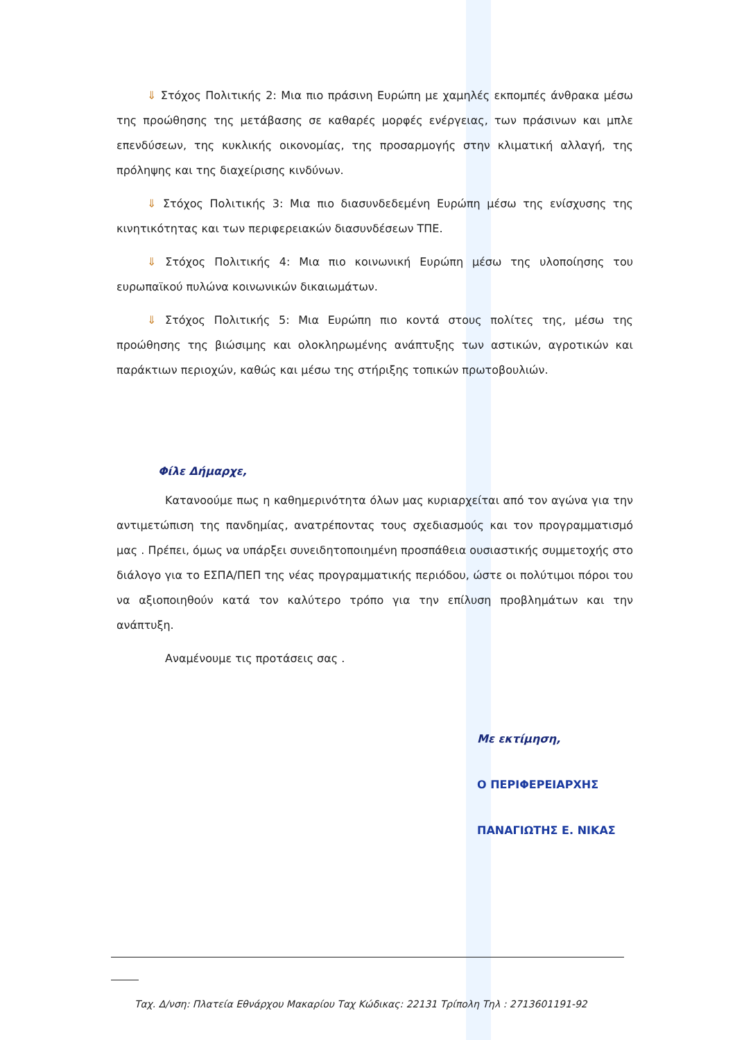⇓ Στόχος Πολιτικής 2: Μια πιο πράσινη Ευρώπη με χαμηλές εκπομπές άνθρακα μέσω της προώθησης της μετάβασης σε καθαρές μορφές ενέργειας, των πράσινων και μπλε επενδύσεων, της κυκλικής οικονομίας, της προσαρμογής στην κλιματική αλλαγή, της πρόληψης και της διαχείρισης κινδύνων.
⇓ Στόχος Πολιτικής 3: Μια πιο διασυνδεδεμένη Ευρώπη μέσω της ενίσχυσης της κινητικότητας και των περιφερειακών διασυνδέσεων ΤΠΕ.
⇓ Στόχος Πολιτικής 4: Μια πιο κοινωνική Ευρώπη μέσω της υλοποίησης του ευρωπαϊκού πυλώνα κοινωνικών δικαιωμάτων.
⇓ Στόχος Πολιτικής 5: Μια Ευρώπη πιο κοντά στους πολίτες της, μέσω της προώθησης της βιώσιμης και ολοκληρωμένης ανάπτυξης των αστικών, αγροτικών και παράκτιων περιοχών, καθώς και μέσω της στήριξης τοπικών πρωτοβουλιών.
Φίλε Δήμαρχε,
Κατανοούμε πως η καθημερινότητα όλων μας κυριαρχείται από τον αγώνα για την αντιμετώπιση της πανδημίας, ανατρέποντας τους σχεδιασμούς και τον προγραμματισμό μας . Πρέπει, όμως να υπάρξει συνειδητοποιημένη προσπάθεια ουσιαστικής συμμετοχής στο διάλογο για το ΕΣΠΑ/ΠΕΠ της νέας προγραμματικής περιόδου, ώστε οι πολύτιμοι πόροι του να αξιοποιηθούν κατά τον καλύτερο τρόπο για την επίλυση προβλημάτων και την ανάπτυξη.
Αναμένουμε τις προτάσεις σας .
Με εκτίμηση,
Ο ΠΕΡΙΦΕΡΕΙΑΡΧΗΣ
ΠΑΝΑΓΙΩΤΗΣ Ε. ΝΙΚΑΣ
Ταχ. Δ/νση: Πλατεία Εθνάρχου Μακαρίου Ταχ Κώδικας: 22131 Τρίπολη Τηλ : 2713601191-92